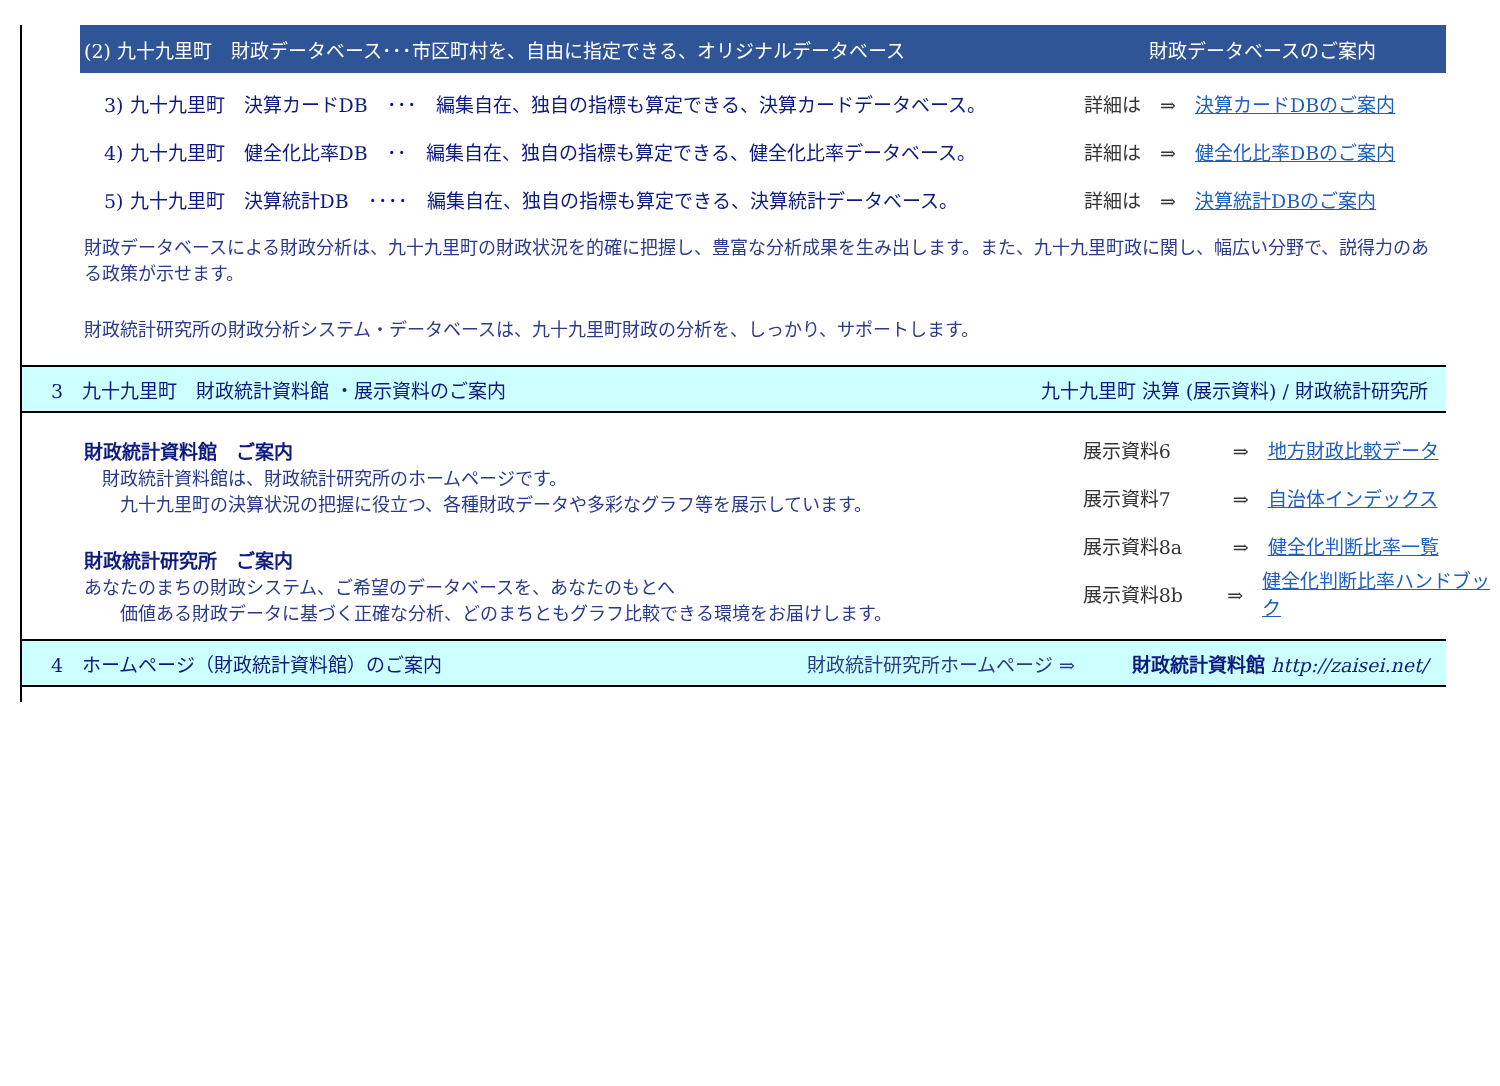(2) 九十九里町　財政データベース･･･市区町村を、自由に指定できる、オリジナルデータベース 財政データベースのご案内
3) 九十九里町　決算カードDB　･･･　編集自在、独自の指標も算定できる、決算カードデータベース。 詳細は　⇒　決算カードDBのご案内
4) 九十九里町　健全化比率DB　･･　編集自在、独自の指標も算定できる、健全化比率データベース。 詳細は　⇒　健全化比率DBのご案内
5) 九十九里町　決算統計DB　････　編集自在、独自の指標も算定できる、決算統計データベース。 詳細は　⇒　決算統計DBのご案内
財政データベースによる財政分析は、九十九里町の財政状況を的確に把握し、豊富な分析成果を生み出します。また、九十九里町政に関し、幅広い分野で、説得力のある政策が示せます。
財政統計研究所の財政分析システム・データベースは、九十九里町財政の分析を、しっかり、サポートします。
3　九十九里町　財政統計資料館 ・展示資料のご案内 九十九里町 決算 (展示資料) / 財政統計研究所
財政統計資料館　ご案内
　財政統計資料館は、財政統計研究所のホームページです。
　　九十九里町の決算状況の把握に役立つ、各種財政データや多彩なグラフ等を展示しています。
財政統計研究所　ご案内
あなたのまちの財政システム、ご希望のデータベースを、あなたのもとへ
　　価値ある財政データに基づく正確な分析、どのまちともグラフ比較できる環境をお届けします。
展示資料6 ⇒　地方財政比較データ
展示資料7 ⇒　自治体インデックス
展示資料8a ⇒　健全化判断比率一覧
展示資料8b ⇒　健全化判断比率ハンドブック
4　ホームページ（財政統計資料館）のご案内 財政統計研究所ホームページ ⇒　　　財政統計資料館 http://zaisei.net/